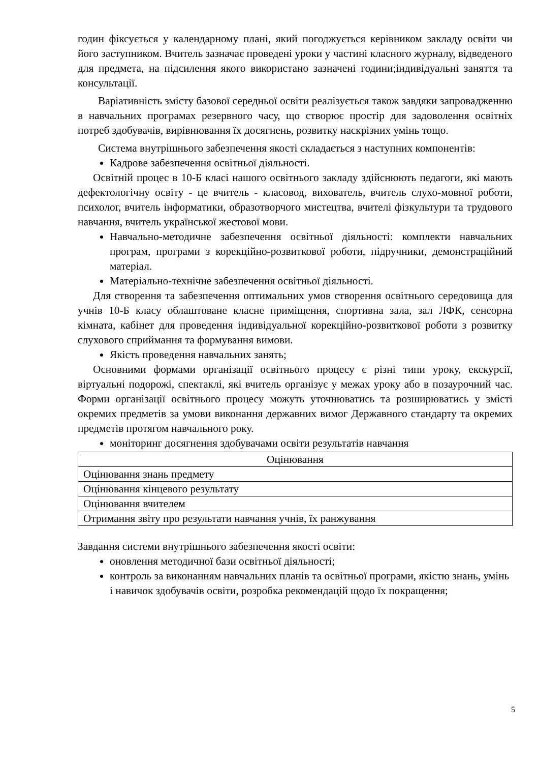годин фіксується у календарному плані, який погоджується керівником закладу освіти чи його заступником. Вчитель зазначає проведені уроки у частині класного журналу, відведеного для предмета, на підсилення якого використано зазначені години;індивідуальні заняття та консультації.
Варіативність змісту базової середньої освіти реалізується також завдяки запровадженню в навчальних програмах резервного часу, що створює простір для задоволення освітніх потреб здобувачів, вирівнювання їх досягнень, розвитку наскрізних умінь тощо.
Система внутрішнього забезпечення якості складається з наступних компонентів:
Кадрове забезпечення освітньої діяльності.
Освітній процес в 10-Б класі нашого освітнього закладу здійснюють педагоги, які мають дефектологічну освіту - це вчитель - класовод, вихователь, вчитель слухо-мовної роботи, психолог, вчитель інформатики, образотворчого мистецтва, вчителі фізкультури та трудового навчання, вчитель української жестової мови.
Навчально-методичне забезпечення освітньої діяльності: комплекти навчальних програм, програми з корекційно-розвиткової роботи, підручники, демонстраційний матеріал.
Матеріально-технічне забезпечення освітньої діяльності.
Для створення та забезпечення оптимальних умов створення освітнього середовища для учнів 10-Б класу облаштоване класне приміщення, спортивна зала, зал ЛФК, сенсорна кімната, кабінет для проведення індивідуальної корекційно-розвиткової роботи з розвитку слухового сприймання та формування вимови.
Якість проведення навчальних занять;
Основними формами організації освітнього процесу є різні типи уроку, екскурсії, віртуальні подорожі, спектаклі, які вчитель організує у межах уроку або в позаурочний час. Форми організації освітнього процесу можуть уточнюватись та розширюватись у змісті окремих предметів за умови виконання державних вимог Державного стандарту та окремих предметів протягом навчального року.
моніторинг досягнення здобувачами освіти результатів навчання
| Оцінювання |
| Оцінювання знань предмету |
| Оцінювання кінцевого результату |
| Оцінювання вчителем |
| Отримання звіту про результати навчання учнів, їх ранжування |
Завдання системи внутрішнього забезпечення якості освіти:
оновлення методичної бази освітньої діяльності;
контроль за виконанням навчальних планів та освітньої програми, якістю знань, умінь і навичок здобувачів освіти, розробка рекомендацій щодо їх покращення;
5